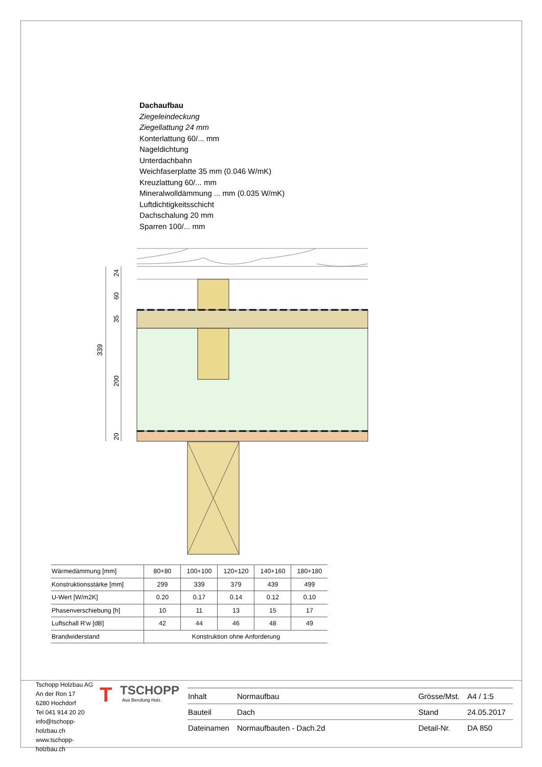Dachaufbau
Ziegeleindeckung
Ziegellattung 24 mm
Konterlattung 60/... mm
Nageldichtung
Unterdachbahn
Weichfaserplatte 35 mm (0.046 W/mK)
Kreuzlattung 60/... mm
Mineralwolldämmung ... mm (0.035 W/mK)
Luftdichtigkeitsschicht
Dachschalung 20 mm
Sparren 100/... mm
339
24
60
35
200
20
| Wärmedämmung [mm] | 80+80 | 100+100 | 120+120 | 140+160 | 180+180 |
| Konstruktionsstärke [mm] | 299 | 339 | 379 | 439 | 499 |
| U-Wert [W/m2K] | 0.20 | 0.17 | 0.14 | 0.12 | 0.10 |
| Phasenverschiebung [h] | 10 | 11 | 13 | 15 | 17 |
| Luftschall R'w [dB] | 42 | 44 | 46 | 48 | 49 |
| Brandwiderstand | Konstruktion ohne Anforderung | | | | |
Tschopp Holzbau AG
An der Ron 17
6280 Hochdorf
Tel 041 914 20 20
info@tschopp-holzbau.ch
www.tschopp-holzbau.ch
T
TSCHOPP
Aus Berufung Holz.
| Inhalt | Normaufbau | Grösse/Mst. | A4 / 1:5 |
| Bauteil | Dach | Stand | 24.05.2017 |
| Dateinamen | Normaufbauten - Dach.2d | Detail-Nr. | DA 850 |